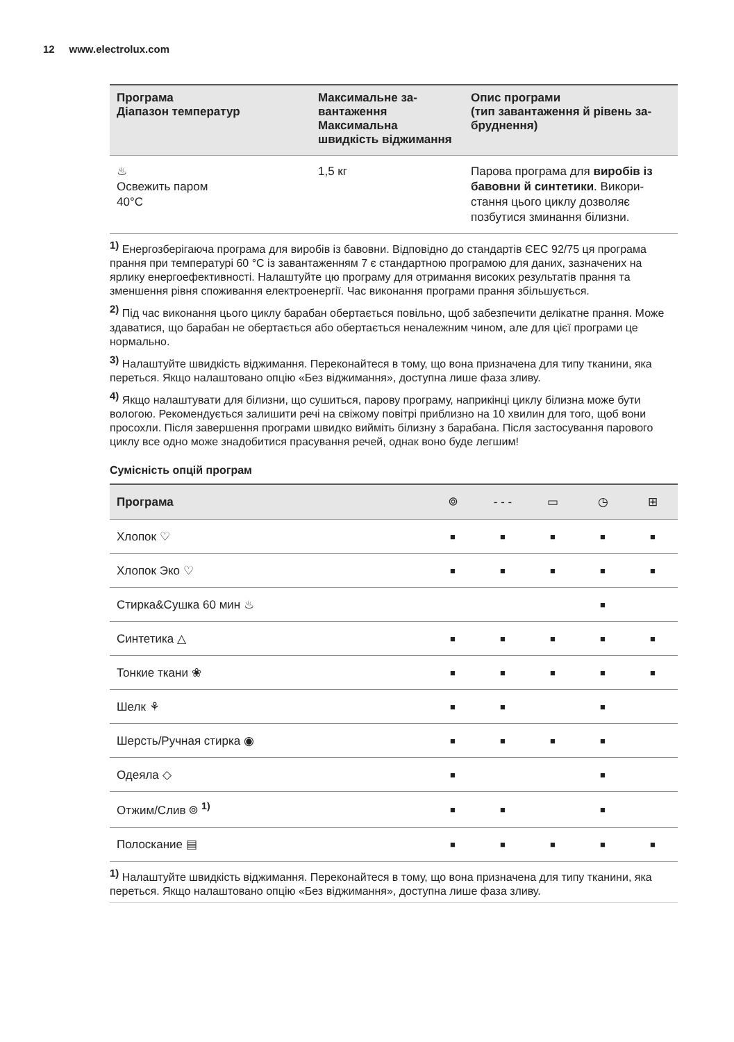12 www.electrolux.com
| Програма Діапазон температур | Максимальне за­вантаження Максимальна швидкість віджи­мання | Опис програми (тип завантаження й рівень за­бруднення) |
| --- | --- | --- |
| ♨ Освежить паром 40°C | 1,5 кг | Парова програма для виробів із бавовни й синтетики . Викори­стання цього циклу дозволяє позбутися зминання білизни. |
<sup>1)</sup> Енергозберігаюча програма для виробів із бавовни. Відповідно до стандартів ЄЕС 92/75 ця програма прання при температурі 60 °C із завантаженням 7 є стандарт­ною програмою для даних, зазначених на ярлику енергоефективності. Налаштуйте цю програму для отримання високих результатів прання та зменшення рівня споживання електроенергії. Час виконання програми прання збільшується.
<sup>2)</sup> Під час виконання цього циклу барабан обертається повільно, щоб забезпечити де­лікатне прання. Може здаватися, що барабан не обертається або обертається нена­лежним чином, але для цієї програми це нормально.
<sup>3)</sup> Налаштуйте швидкість віджимання. Переконайтеся в тому, що вона призначена для типу тканини, яка переться. Якщо налаштовано опцію «Без віджимання», доступна ли­ше фаза зливу.
<sup>4)</sup> Якщо налаштувати для білизни, що сушиться, парову програму, наприкінці циклу бі­лизна може бути вологою. Рекомендується залишити речі на свіжому повітрі приблиз­но на 10 хвилин для того, щоб вони просохли. Після завершення програми швидко вийміть білизну з барабана. Після застосування парового циклу все одно може знадо­битися прасування речей, однак воно буде легшим!
Сумісність опцій програм
| Програма | ⌾ | - - - | ▭ | ◷ | ⊞ |
| --- | --- | --- | --- | --- | --- |
| Хлопок ♡ | ■ | ■ | ■ | ■ | ■ |
| Хлопок Эко ♡ | ■ | ■ | ■ | ■ | ■ |
| Стирка&Сушка 60 мин ♨ | | | | ■ | |
| Синтетика △ | ■ | ■ | ■ | ■ | ■ |
| Тонкие ткани ❀ | ■ | ■ | ■ | ■ | ■ |
| Шелк ⚘ | ■ | ■ | | ■ | |
| Шерсть/Ручная стирка ◉ | ■ | ■ | ■ | ■ | |
| Одеяла ◇ | ■ | | | ■ | |
| Отжим/Слив ⌾ <sup>1)</sup> | ■ | ■ | | ■ | |
| Полоскание ▤ | ■ | ■ | ■ | ■ | ■ |
<sup>1)</sup> Налаштуйте швидкість віджимання. Переконайтеся в тому, що вона призначена для типу тканини, яка переться. Якщо налаштовано опцію «Без віджимання», доступна ли­ше фаза зливу.